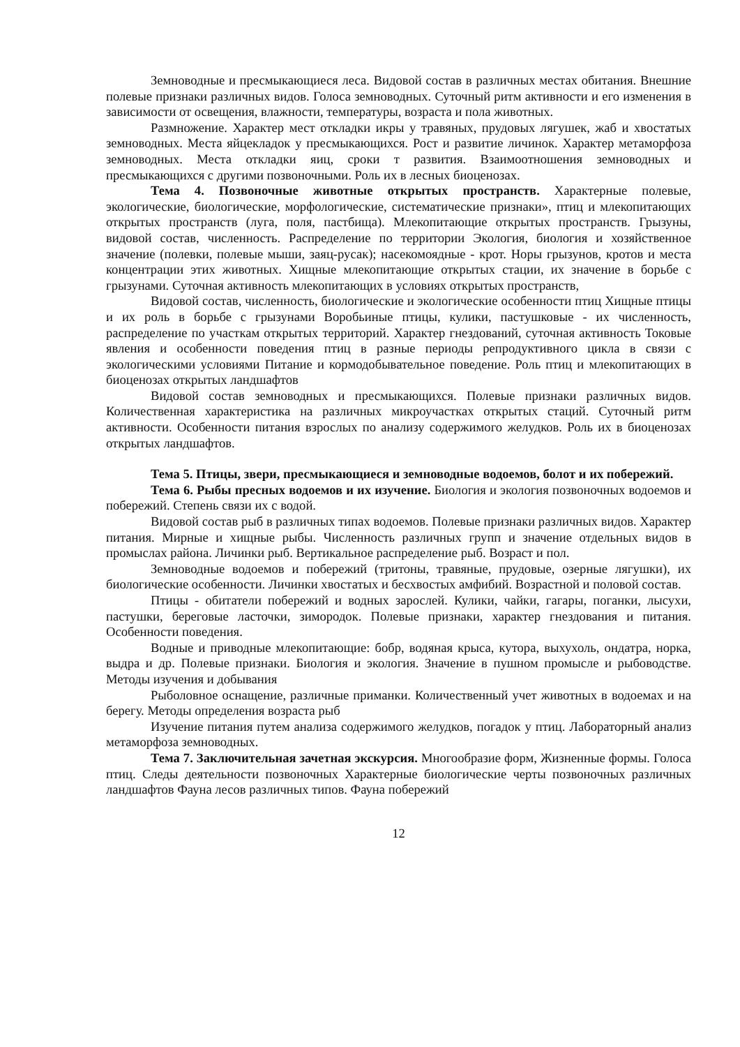Земноводные и пресмыкающиеся леса. Видовой состав в различных местах обитания. Внешние полевые признаки различных видов. Голоса земноводных. Суточный ритм активности и его изменения в зависимости от освещения, влажности, температуры, возраста и пола животных.
Размножение. Характер мест откладки икры у травяных, прудовых лягушек, жаб и хвостатых земноводных. Места яйцекладок у пресмыкающихся. Рост и развитие личинок. Характер метаморфоза земноводных. Места откладки яиц, сроки т развития. Взаимоотношения земноводных и пресмыкающихся с другими позвоночными. Роль их в лесных биоценозах.
Тема 4. Позвоночные животные открытых пространств. Характерные полевые, экологические, биологические, морфологические, систематические признаки», птиц и млекопитающих открытых пространств (луга, поля, пастбища). Млекопитающие открытых пространств. Грызуны, видовой состав, численность. Распределение по территории Экология, биология и хозяйственное значение (полевки, полевые мыши, заяц-русак); насекомоядные - крот. Норы грызунов, кротов и места концентрации этих животных. Хищные млекопитающие открытых стации, их значение в борьбе с грызунами. Суточная активность млекопитающих в условиях открытых пространств,
Видовой состав, численность, биологические и экологические особенности птиц Хищные птицы и их роль в борьбе с грызунами Воробьиные птицы, кулики, пастушковые - их численность, распределение по участкам открытых территорий. Характер гнездований, суточная активность Токовые явления и особенности поведения птиц в разные периоды репродуктивного цикла в связи с экологическими условиями Питание и кормодобывательное поведение. Роль птиц и млекопитающих в биоценозах открытых ландшафтов
Видовой состав земноводных и пресмыкающихся. Полевые признаки различных видов. Количественная характеристика на различных микроучастках открытых стаций. Суточный ритм активности. Особенности питания взрослых по анализу содержимого желудков. Роль их в биоценозах открытых ландшафтов.
Тема 5. Птицы, звери, пресмыкающиеся и земноводные водоемов, болот и их побережий.
Тема 6. Рыбы пресных водоемов и их изучение. Биология и экология позвоночных водоемов и побережий. Степень связи их с водой.
Видовой состав рыб в различных типах водоемов. Полевые признаки различных видов. Характер питания. Мирные и хищные рыбы. Численность различных групп и значение отдельных видов в промыслах района. Личинки рыб. Вертикальное распределение рыб. Возраст и пол.
Земноводные водоемов и побережий (тритоны, травяные, прудовые, озерные лягушки), их биологические особенности. Личинки хвостатых и бесхвостых амфибий. Возрастной и половой состав.
Птицы - обитатели побережий и водных зарослей. Кулики, чайки, гагары, поганки, лысухи, пастушки, береговые ласточки, зимородок. Полевые признаки, характер гнездования и питания. Особенности поведения.
Водные и приводные млекопитающие: бобр, водяная крыса, кутора, выхухоль, ондатра, норка, выдра и др. Полевые признаки. Биология и экология. Значение в пушном промысле и рыбоводстве. Методы изучения и добывания
Рыболовное оснащение, различные приманки. Количественный учет животных в водоемах и на берегу. Методы определения возраста рыб
Изучение питания путем анализа содержимого желудков, погадок у птиц. Лабораторный анализ метаморфоза земноводных.
Тема 7. Заключительная зачетная экскурсия. Многообразие форм, Жизненные формы. Голоса птиц. Следы деятельности позвоночных Характерные биологические черты позвоночных различных ландшафтов Фауна лесов различных типов. Фауна побережий
12